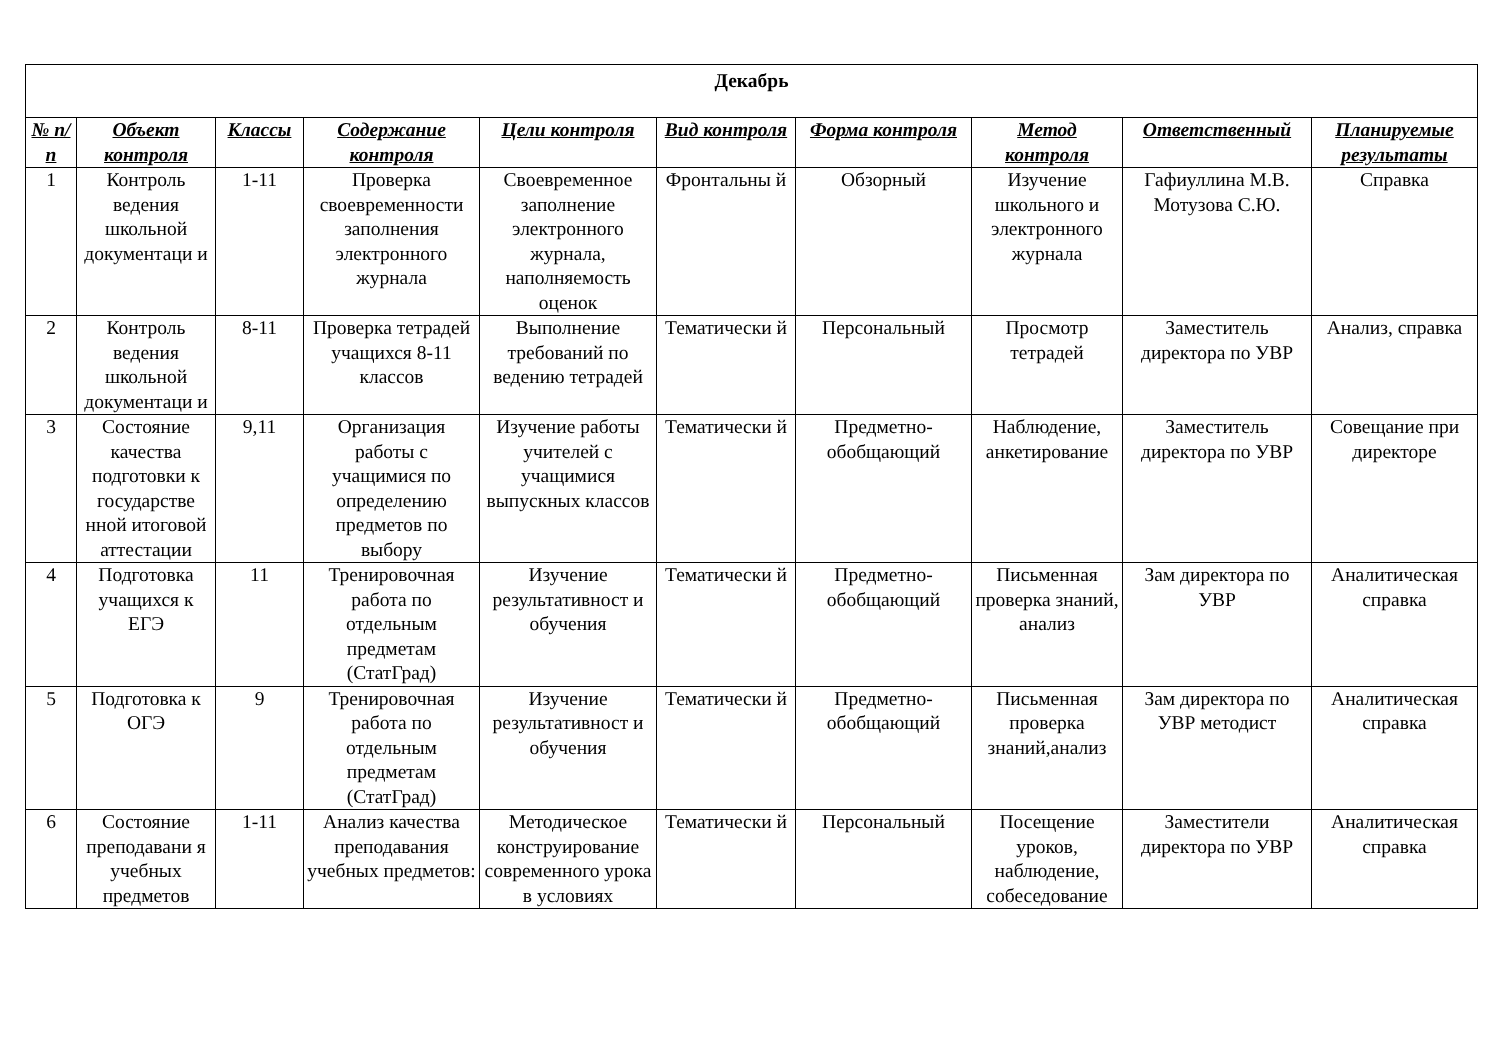| Декабрь | | | | | | | | | |
| --- | --- | --- | --- | --- | --- | --- | --- | --- | --- |
| № п/п | Объект контроля | Классы | Содержание контроля | Цели контроля | Вид контроля | Форма контроля | Метод контроля | Ответственный | Планируемые результаты |
| 1 | Контроль ведения школьной документаци и | 1-11 | Проверка своевременности заполнения электронного журнала | Своевременное заполнение электронного журнала, наполняемость оценок | Фронтальны й | Обзорный | Изучение школьного и электронного журнала | Гафиуллина М.В. Мотузова С.Ю. | Справка |
| 2 | Контроль ведения школьной документаци и | 8-11 | Проверка тетрадей учащихся 8-11 классов | Выполнение требований по ведению тетрадей | Тематически й | Персональный | Просмотр тетрадей | Заместитель директора по УВР | Анализ, справка |
| 3 | Состояние качества подготовки к государстве нной итоговой аттестации | 9,11 | Организация работы с учащимися по определению предметов по выбору | Изучение работы учителей с учащимися выпускных классов | Тематически й | Предметно-обобщающий | Наблюдение, анкетирование | Заместитель директора по УВР | Совещание при директоре |
| 4 | Подготовка учащихся к ЕГЭ | 11 | Тренировочная работа по отдельным предметам (СтатГрад) | Изучение результативност и обучения | Тематически й | Предметно-обобщающий | Письменная проверка знаний, анализ | Зам директора по УВР | Аналитическая справка |
| 5 | Подготовка к ОГЭ | 9 | Тренировочная работа по отдельным предметам (СтатГрад) | Изучение результативност и обучения | Тематически й | Предметно-обобщающий | Письменная проверка знаний,анализ | Зам директора по УВР методист | Аналитическая справка |
| 6 | Состояние преподавани я учебных предметов | 1-11 | Анализ качества преподавания учебных предметов: | Методическое конструирование современного урока в условиях | Тематически й | Персональный | Посещение уроков, наблюдение, собеседование | Заместители директора по УВР | Аналитическая справка |